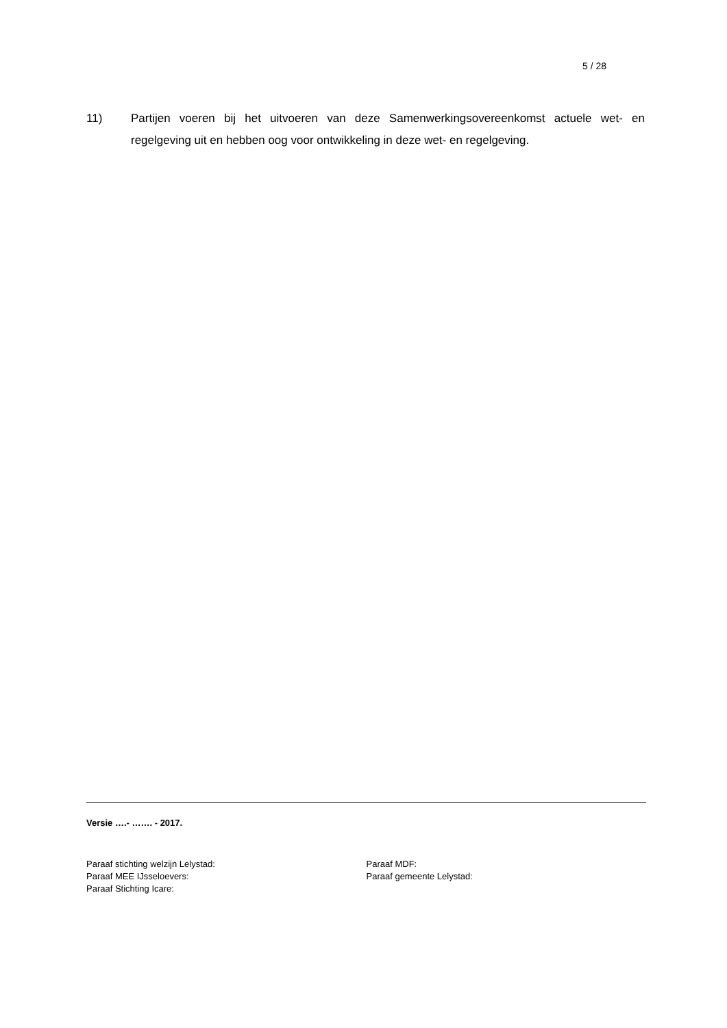5 / 28
11) Partijen voeren bij het uitvoeren van deze Samenwerkingsovereenkomst actuele wet- en regelgeving uit en hebben oog voor ontwikkeling in deze wet- en regelgeving.
Versie ….- ……. - 2017.
Paraaf stichting welzijn Lelystad:
Paraaf MEE IJsseloevers:
Paraaf Stichting Icare:
Paraaf MDF:
Paraaf gemeente Lelystad: